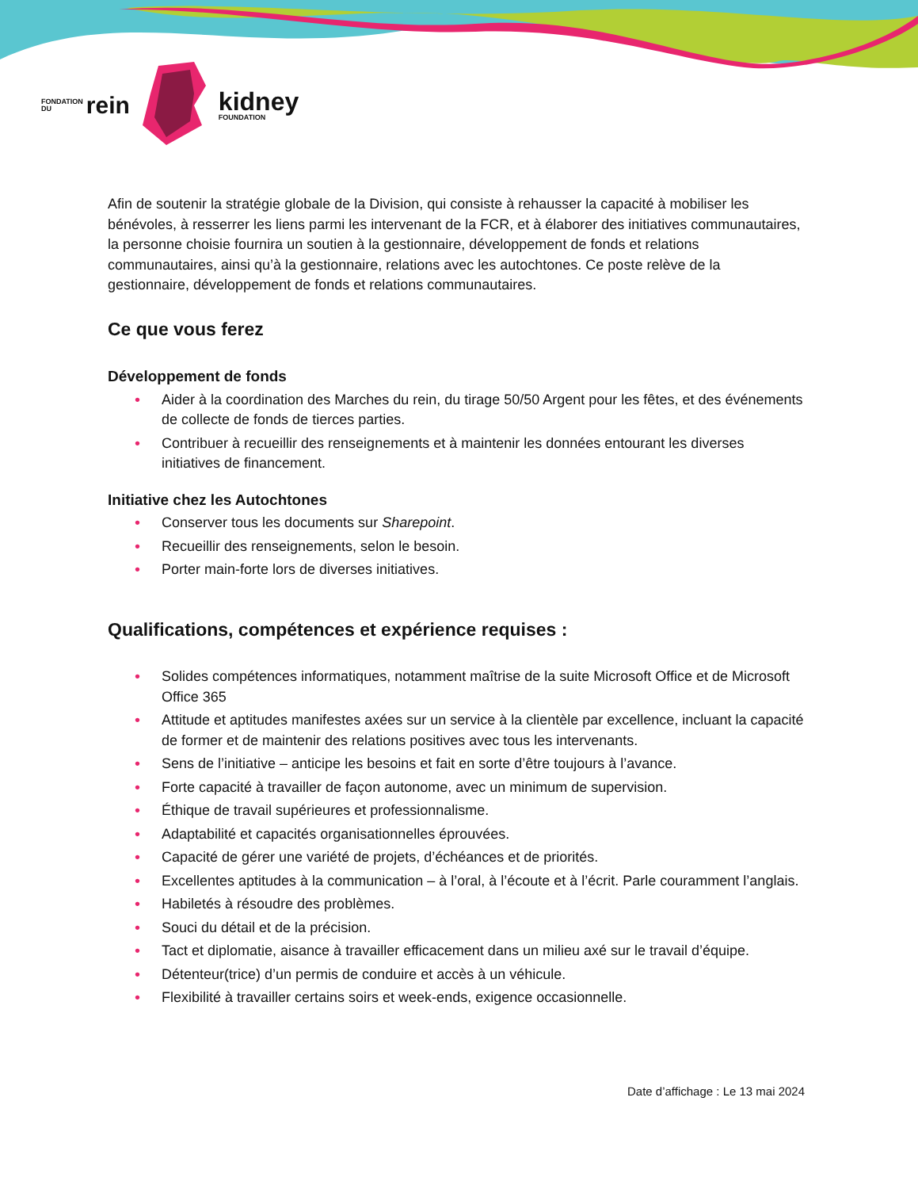FONDATION
DU
rein
kidney
FOUNDATION
Afin de soutenir la stratégie globale de la Division, qui consiste à rehausser la capacité à mobiliser les bénévoles, à resserrer les liens parmi les intervenant de la FCR, et à élaborer des initiatives communautaires, la personne choisie fournira un soutien à la gestionnaire, développement de fonds et relations communautaires, ainsi qu’à la gestionnaire, relations avec les autochtones. Ce poste relève de la gestionnaire, développement de fonds et relations communautaires.
Ce que vous ferez
Développement de fonds
• Aider à la coordination des Marches du rein, du tirage 50/50 Argent pour les fêtes, et des événements de collecte de fonds de tierces parties.
• Contribuer à recueillir des renseignements et à maintenir les données entourant les diverses initiatives de financement.
Initiative chez les Autochtones
• Conserver tous les documents sur Sharepoint.
• Recueillir des renseignements, selon le besoin.
• Porter main-forte lors de diverses initiatives.
Qualifications, compétences et expérience requises :
• Solides compétences informatiques, notamment maîtrise de la suite Microsoft Office et de Microsoft Office 365
• Attitude et aptitudes manifestes axées sur un service à la clientèle par excellence, incluant la capacité de former et de maintenir des relations positives avec tous les intervenants.
• Sens de l’initiative – anticipe les besoins et fait en sorte d’être toujours à l’avance.
• Forte capacité à travailler de façon autonome, avec un minimum de supervision.
• Éthique de travail supérieures et professionnalisme.
• Adaptabilité et capacités organisationnelles éprouvées.
• Capacité de gérer une variété de projets, d’échéances et de priorités.
• Excellentes aptitudes à la communication – à l’oral, à l’écoute et à l’écrit. Parle couramment l’anglais.
• Habiletés à résoudre des problèmes.
• Souci du détail et de la précision.
• Tact et diplomatie, aisance à travailler efficacement dans un milieu axé sur le travail d’équipe.
• Détenteur(trice) d’un permis de conduire et accès à un véhicule.
• Flexibilité à travailler certains soirs et week-ends, exigence occasionnelle.
Date d’affichage : Le 13 mai 2024